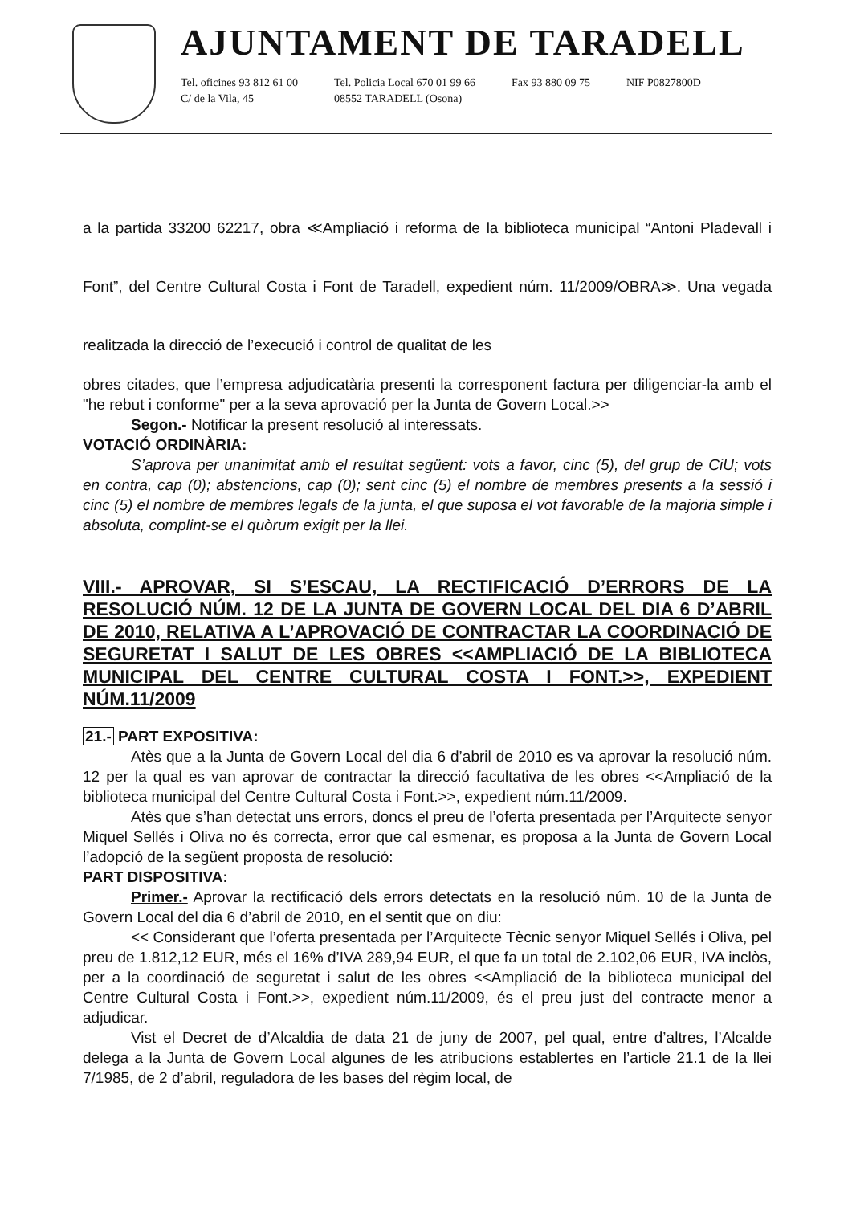AJUNTAMENT DE TARADELL
Tel. oficines 93 812 61 00
C/ de la Vila, 45
Tel. Policia Local 670 01 99 66
08552 TARADELL (Osona)
Fax 93 880 09 75 NIF P0827800D
a la partida 33200 62217, obra ≪Ampliació i reforma de la biblioteca municipal “Antoni Pladevall i Font”, del Centre Cultural Costa i Font de Taradell, expedient núm. 11/2009/OBRA≫. Una vegada realitzada la direcció de l’execució i control de qualitat de les
obres citades, que l’empresa adjudicatària presenti la corresponent factura per diligenciar-la amb el "he rebut i conforme" per a la seva aprovació per la Junta de Govern Local.>>
Segon.- Notificar la present resolució al interessats.
VOTACIÓ ORDINÀRIA:
S’aprova per unanimitat amb el resultat següent: vots a favor, cinc (5), del grup de CiU; vots en contra, cap (0); abstencions, cap (0); sent cinc (5) el nombre de membres presents a la sessió i cinc (5) el nombre de membres legals de la junta, el que suposa el vot favorable de la majoria simple i absoluta, complint-se el quòrum exigit per la llei.
VIII.- APROVAR, SI S’ESCAU, LA RECTIFICACIÓ D’ERRORS DE LA RESOLUCIÓ NÚM. 12 DE LA JUNTA DE GOVERN LOCAL DEL DIA 6 D’ABRIL DE 2010, RELATIVA A L’APROVACIÓ DE CONTRACTAR LA COORDINACIÓ DE SEGURETAT I SALUT DE LES OBRES <<AMPLIACIÓ DE LA BIBLIOTECA MUNICIPAL DEL CENTRE CULTURAL COSTA I FONT.>>, EXPEDIENT NÚM.11/2009
21.- PART EXPOSITIVA:
Atès que a la Junta de Govern Local del dia 6 d’abril de 2010 es va aprovar la resolució núm. 12 per la qual es van aprovar de contractar la direcció facultativa de les obres <<Ampliació de la biblioteca municipal del Centre Cultural Costa i Font.>>, expedient núm.11/2009.
Atès que s’han detectat uns errors, doncs el preu de l’oferta presentada per l’Arquitecte senyor Miquel Sellés i Oliva no és correcta, error que cal esmenar, es proposa a la Junta de Govern Local l’adopció de la següent proposta de resolució:
PART DISPOSITIVA:
Primer.- Aprovar la rectificació dels errors detectats en la resolució núm. 10 de la Junta de Govern Local del dia 6 d’abril de 2010, en el sentit que on diu:
<< Considerant que l’oferta presentada per l’Arquitecte Tècnic senyor Miquel Sellés i Oliva, pel preu de 1.812,12 EUR, més el 16% d’IVA 289,94 EUR, el que fa un total de 2.102,06 EUR, IVA inclòs, per a la coordinació de seguretat i salut de les obres <<Ampliació de la biblioteca municipal del Centre Cultural Costa i Font.>>, expedient núm.11/2009, és el preu just del contracte menor a adjudicar.
Vist el Decret de d’Alcaldia de data 21 de juny de 2007, pel qual, entre d’altres, l’Alcalde delega a la Junta de Govern Local algunes de les atribucions establertes en l’article 21.1 de la llei 7/1985, de 2 d’abril, reguladora de les bases del règim local, de